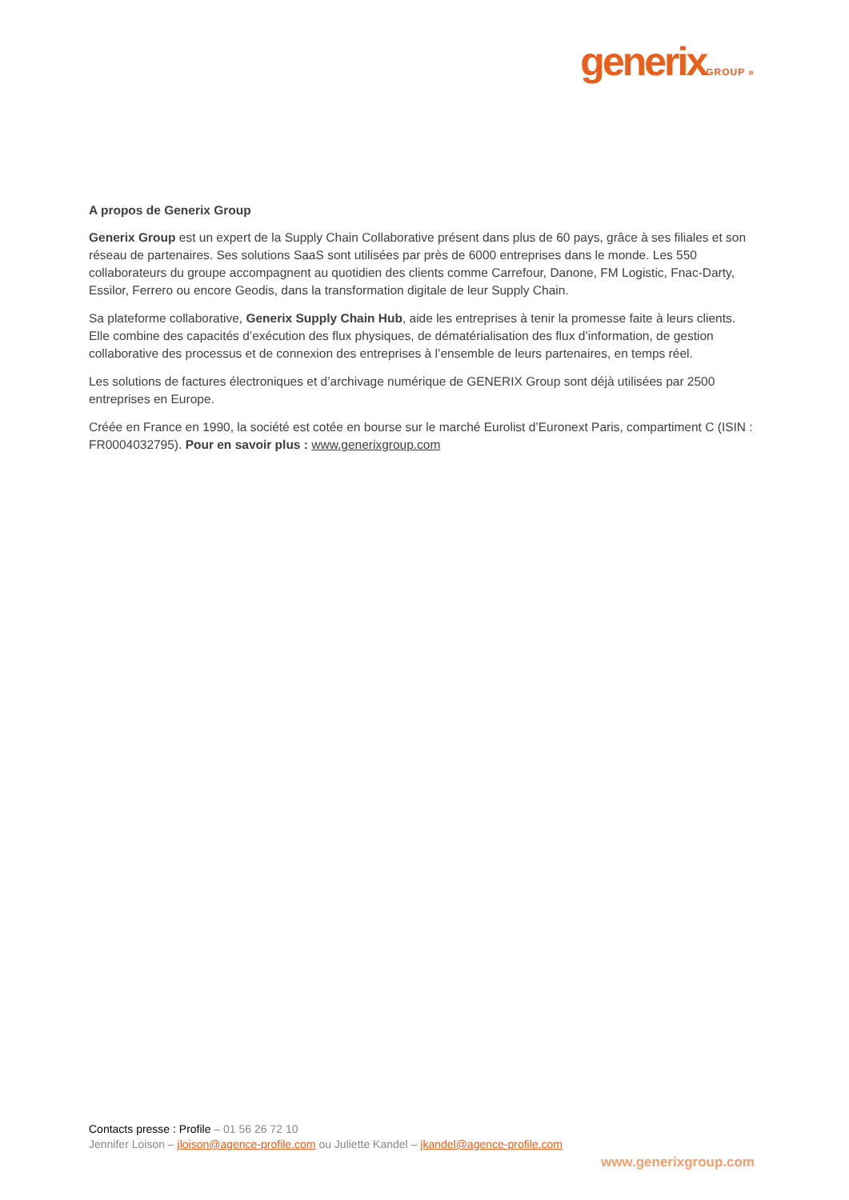generixGROUP »
A propos de Generix Group
Generix Group est un expert de la Supply Chain Collaborative présent dans plus de 60 pays, grâce à ses filiales et son réseau de partenaires. Ses solutions SaaS sont utilisées par près de 6000 entreprises dans le monde. Les 550 collaborateurs du groupe accompagnent au quotidien des clients comme Carrefour, Danone, FM Logistic, Fnac-Darty, Essilor, Ferrero ou encore Geodis, dans la transformation digitale de leur Supply Chain.
Sa plateforme collaborative, Generix Supply Chain Hub, aide les entreprises à tenir la promesse faite à leurs clients. Elle combine des capacités d’exécution des flux physiques, de dématérialisation des flux d’information, de gestion collaborative des processus et de connexion des entreprises à l’ensemble de leurs partenaires, en temps réel.
Les solutions de factures électroniques et d’archivage numérique de GENERIX Group sont déjà utilisées par 2500 entreprises en Europe.
Créée en France en 1990, la société est cotée en bourse sur le marché Eurolist d’Euronext Paris, compartiment C (ISIN : FR0004032795). Pour en savoir plus : www.generixgroup.com
Contacts presse : Profile – 01 56 26 72 10
Jennifer Loison – jloison@agence-profile.com ou Juliette Kandel – jkandel@agence-profile.com
www.generixgroup.com